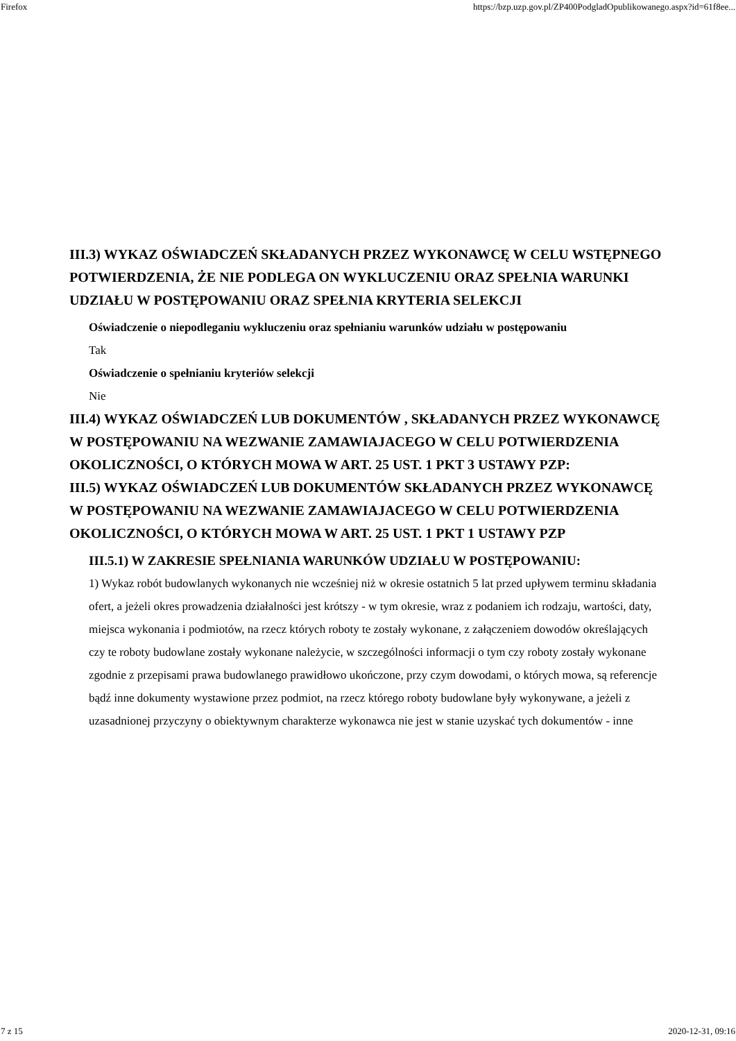Firefox https://bzp.uzp.gov.pl/ZP400PodgladOpublikowanego.aspx?id=61f8ee...
III.3) WYKAZ OŚWIADCZEŃ SKŁADANYCH PRZEZ WYKONAWCĘ W CELU WSTĘPNEGO POTWIERDZENIA, ŻE NIE PODLEGA ON WYKLUCZENIU ORAZ SPEŁNIA WARUNKI UDZIAŁU W POSTĘPOWANIU ORAZ SPEŁNIA KRYTERIA SELEKCJI
Oświadczenie o niepodleganiu wykluczeniu oraz spełnianiu warunków udziału w postępowaniu
Tak
Oświadczenie o spełnianiu kryteriów selekcji
Nie
III.4) WYKAZ OŚWIADCZEŃ LUB DOKUMENTÓW , SKŁADANYCH PRZEZ WYKONAWCĘ W POSTĘPOWANIU NA WEZWANIE ZAMAWIAJACEGO W CELU POTWIERDZENIA OKOLICZNOŚCI, O KTÓRYCH MOWA W ART. 25 UST. 1 PKT 3 USTAWY PZP:
III.5) WYKAZ OŚWIADCZEŃ LUB DOKUMENTÓW SKŁADANYCH PRZEZ WYKONAWCĘ W POSTĘPOWANIU NA WEZWANIE ZAMAWIAJACEGO W CELU POTWIERDZENIA OKOLICZNOŚCI, O KTÓRYCH MOWA W ART. 25 UST. 1 PKT 1 USTAWY PZP
III.5.1) W ZAKRESIE SPEŁNIANIA WARUNKÓW UDZIAŁU W POSTĘPOWANIU:
1) Wykaz robót budowlanych wykonanych nie wcześniej niż w okresie ostatnich 5 lat przed upływem terminu składania ofert, a jeżeli okres prowadzenia działalności jest krótszy - w tym okresie, wraz z podaniem ich rodzaju, wartości, daty, miejsca wykonania i podmiotów, na rzecz których roboty te zostały wykonane, z załączeniem dowodów określających czy te roboty budowlane zostały wykonane należycie, w szczególności informacji o tym czy roboty zostały wykonane zgodnie z przepisami prawa budowlanego prawidłowo ukończone, przy czym dowodami, o których mowa, są referencje bądź inne dokumenty wystawione przez podmiot, na rzecz którego roboty budowlane były wykonywane, a jeżeli z uzasadnionej przyczyny o obiektywnym charakterze wykonawca nie jest w stanie uzyskać tych dokumentów - inne
7 z 15 2020-12-31, 09:16